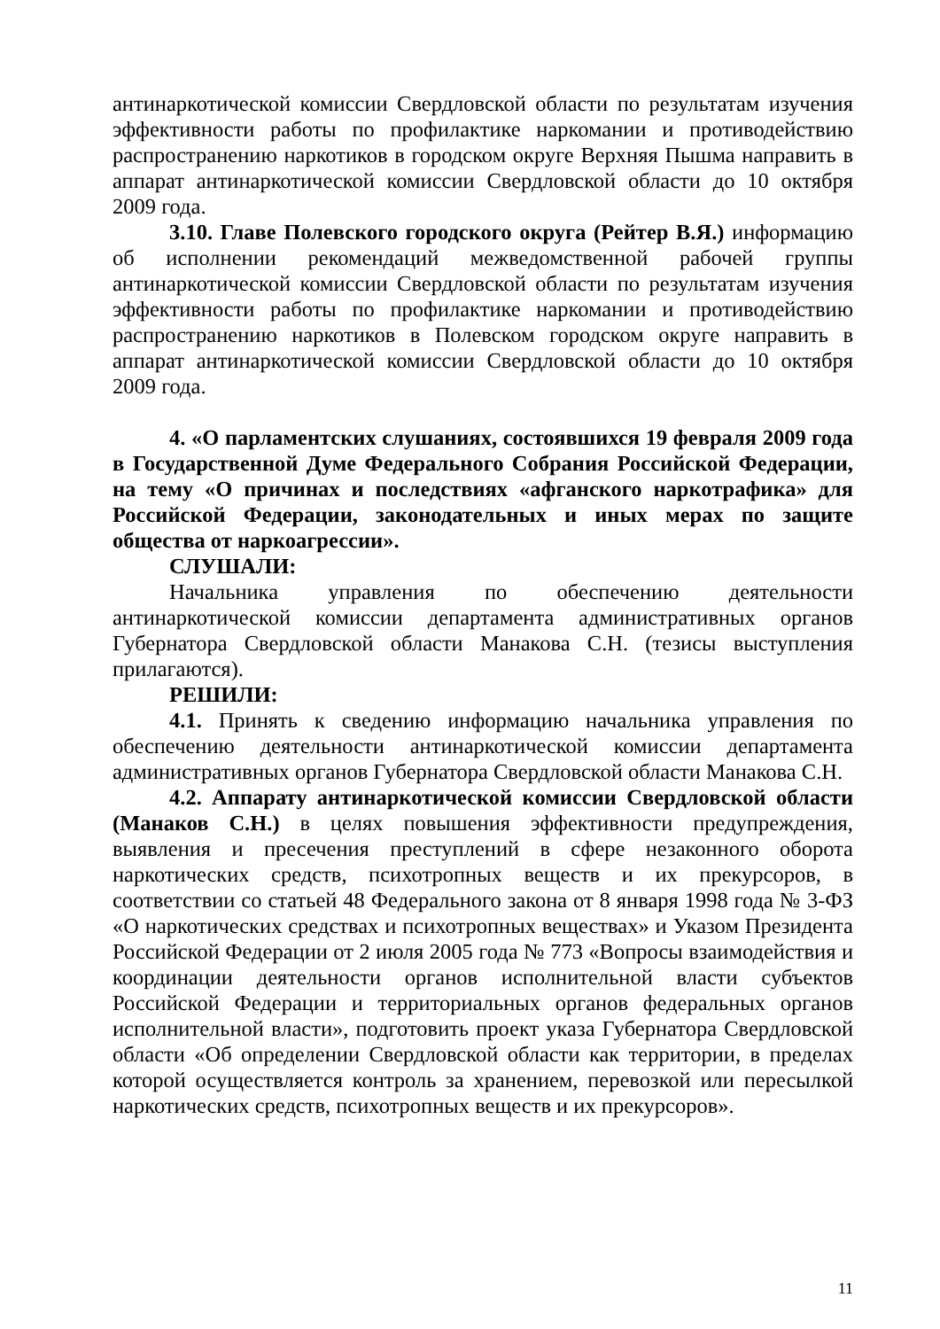антинаркотической комиссии Свердловской области по результатам изучения эффективности работы по профилактике наркомании и противодействию распространению наркотиков в городском округе Верхняя Пышма направить в аппарат антинаркотической комиссии Свердловской области до 10 октября 2009 года.
3.10. Главе Полевского городского округа (Рейтер В.Я.) информацию об исполнении рекомендаций межведомственной рабочей группы антинаркотической комиссии Свердловской области по результатам изучения эффективности работы по профилактике наркомании и противодействию распространению наркотиков в Полевском городском округе направить в аппарат антинаркотической комиссии Свердловской области до 10 октября 2009 года.
4. «О парламентских слушаниях, состоявшихся 19 февраля 2009 года в Государственной Думе Федерального Собрания Российской Федерации, на тему «О причинах и последствиях «афганского наркотрафика» для Российской Федерации, законодательных и иных мерах по защите общества от наркоагрессии».
СЛУШАЛИ:
Начальника управления по обеспечению деятельности антинаркотической комиссии департамента административных органов Губернатора Свердловской области Манакова С.Н. (тезисы выступления прилагаются).
РЕШИЛИ:
4.1. Принять к сведению информацию начальника управления по обеспечению деятельности антинаркотической комиссии департамента административных органов Губернатора Свердловской области Манакова С.Н.
4.2. Аппарату антинаркотической комиссии Свердловской области (Манаков С.Н.) в целях повышения эффективности предупреждения, выявления и пресечения преступлений в сфере незаконного оборота наркотических средств, психотропных веществ и их прекурсоров, в соответствии со статьей 48 Федерального закона от 8 января 1998 года № 3-ФЗ «О наркотических средствах и психотропных веществах» и Указом Президента Российской Федерации от 2 июля 2005 года № 773 «Вопросы взаимодействия и координации деятельности органов исполнительной власти субъектов Российской Федерации и территориальных органов федеральных органов исполнительной власти», подготовить проект указа Губернатора Свердловской области «Об определении Свердловской области как территории, в пределах которой осуществляется контроль за хранением, перевозкой или пересылкой наркотических средств, психотропных веществ и их прекурсоров».
11